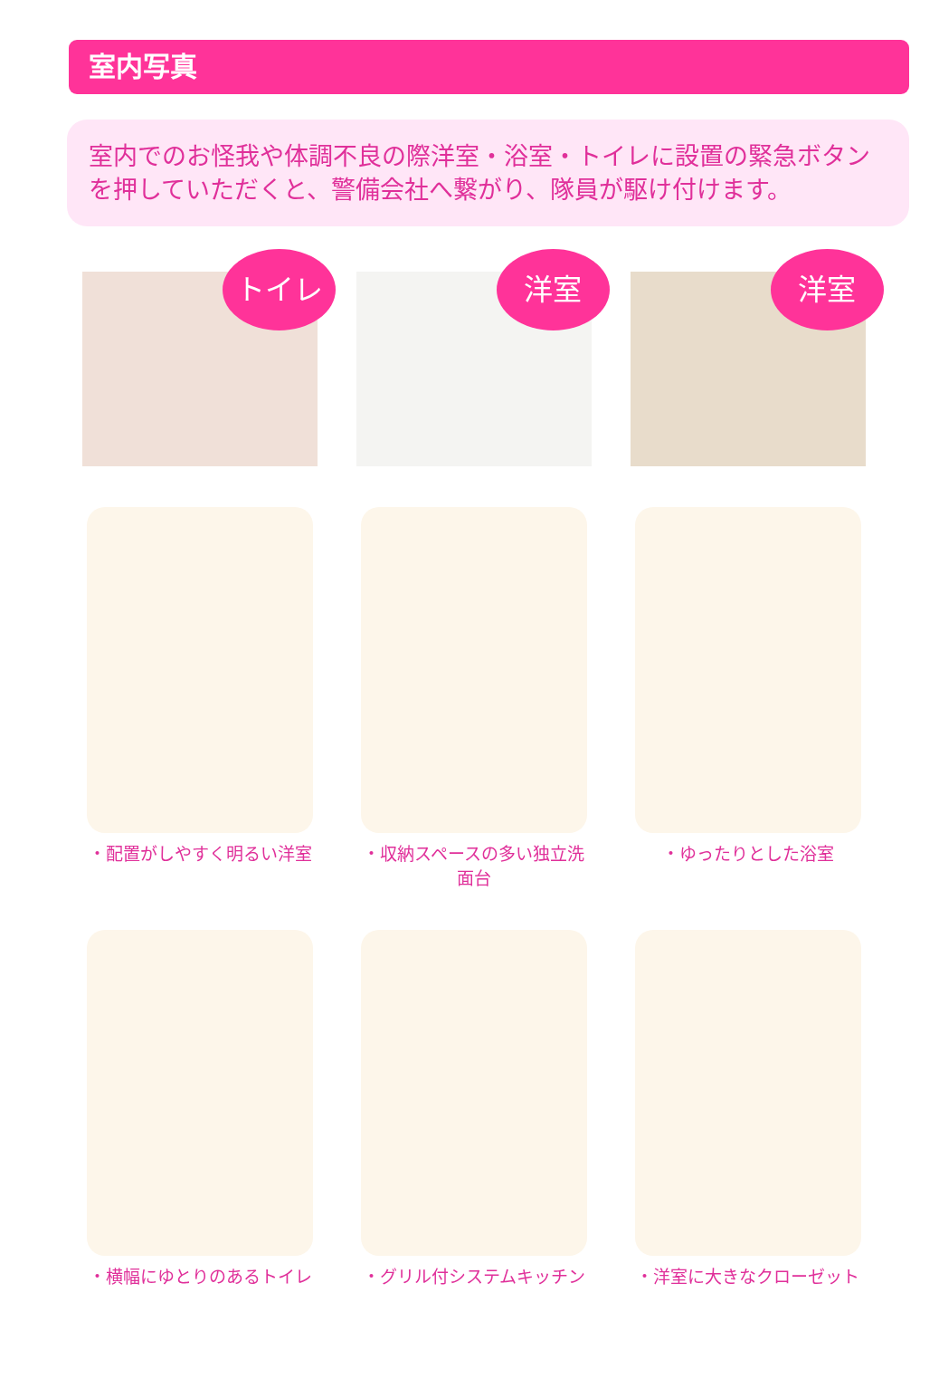室内写真
室内でのお怪我や体調不良の際洋室・浴室・トイレに設置の緊急ボタンを押していただくと、警備会社へ繋がり、隊員が駆け付けます。
トイレ
洋室
洋室
・配置がしやすく明るい洋室 ・収納スペースの多い独立洗面台 ・ゆったりとした浴室
・横幅にゆとりのあるトイレ ・グリル付システムキッチン ・洋室に大きなクローゼット